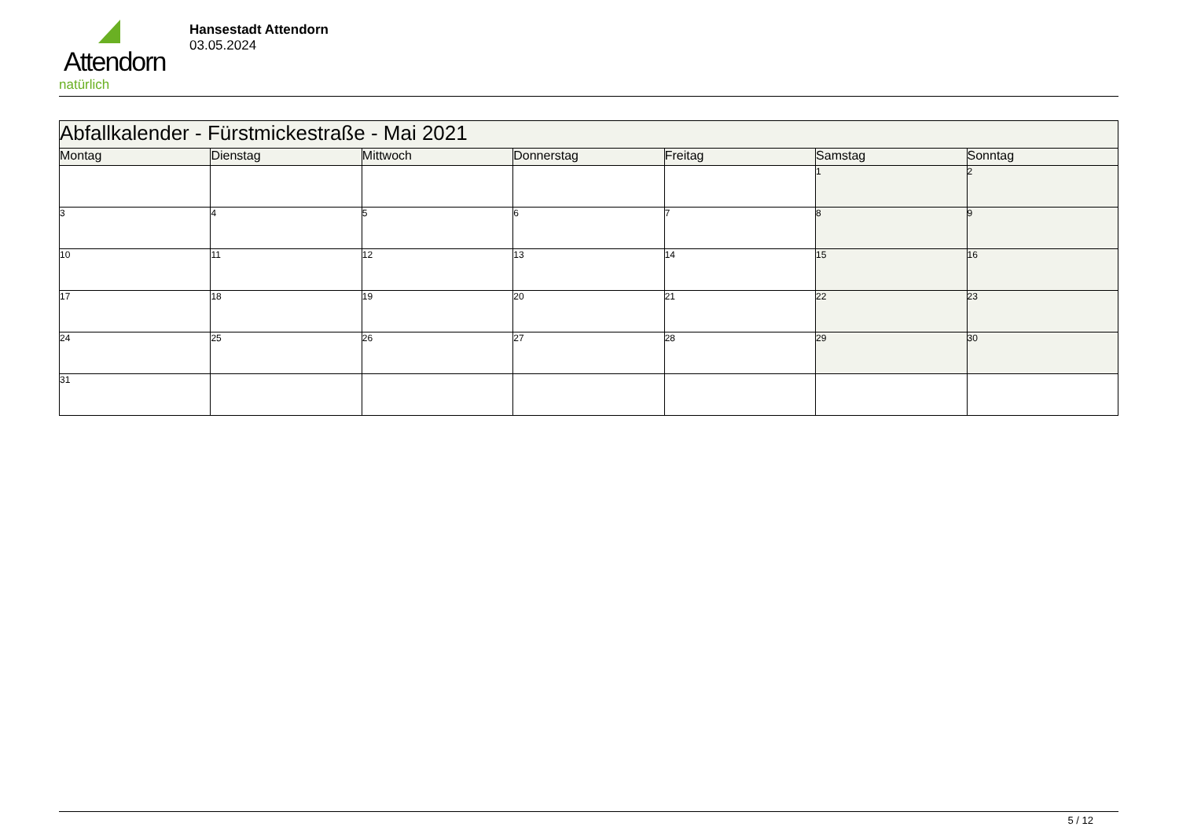Attendorn
natürlich
Hansestadt Attendorn
03.05.2024
| Abfallkalender - Fürstmickestraße - Mai 2021 | | | | | | |
| --- | --- | --- | --- | --- | --- | --- |
| Montag | Dienstag | Mittwoch | Donnerstag | Freitag | Samstag | Sonntag |
| | | | | | 1 | 2 |
| 3 | 4 | 5 | 6 | 7 | 8 | 9 |
| 10 | 11 | 12 | 13 | 14 | 15 | 16 |
| 17 | 18 | 19 | 20 | 21 | 22 | 23 |
| 24 | 25 | 26 | 27 | 28 | 29 | 30 |
| 31 | | | | | | |
5 / 12